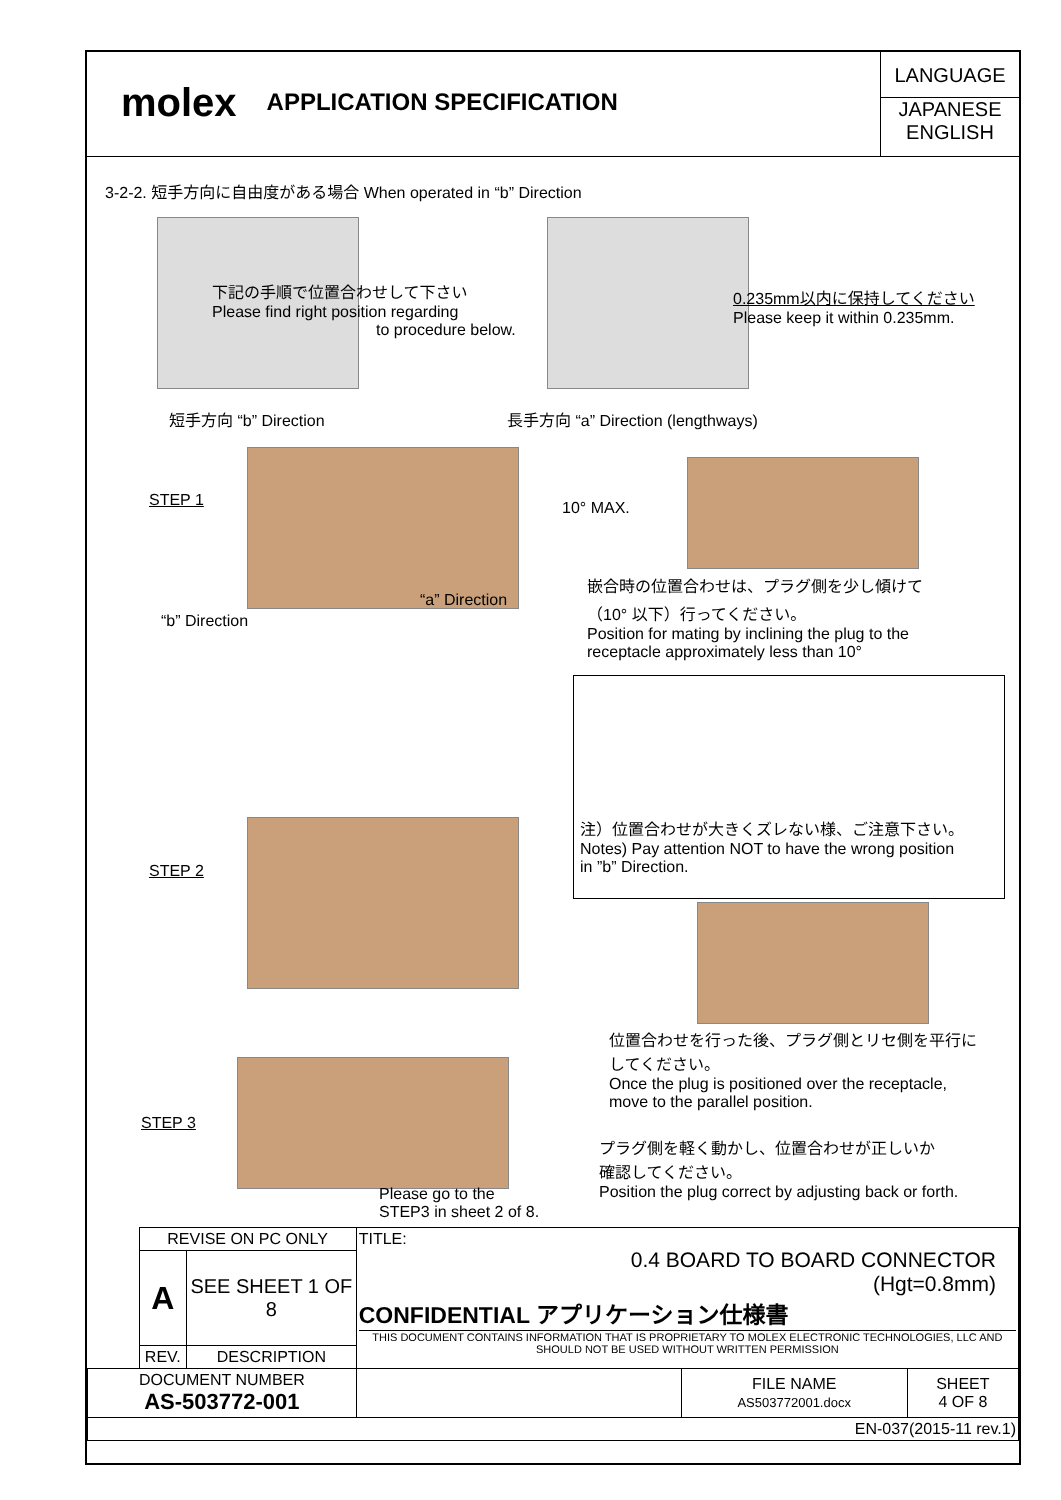molex
APPLICATION SPECIFICATION
LANGUAGE
JAPANESE
ENGLISH
3-2-2. 短手方向に自由度がある場合 When operated in “b” Direction
下記の手順で位置合わせして下さい
Please find right position regarding
to procedure below.
0.235mm以内に保持してください
Please keep it within 0.235mm.
短手方向 “b” Direction
長手方向 “a” Direction (lengthways)
STEP 1 10° MAX.
“a” Direction
“b” Direction
嵌合時の位置合わせは、プラグ側を少し傾けて
（10° 以下）行ってください。
Position for mating by inclining the plug to the
receptacle approximately less than 10°
注）位置合わせが大きくズレない様、ご注意下さい。
Notes) Pay attention NOT to have the wrong position
in ”b” Direction.
STEP 2
位置合わせを行った後、プラグ側とリセ側を平行に
してください。
Once the plug is positioned over the receptacle,
move to the parallel position.
STEP 3
プラグ側を軽く動かし、位置合わせが正しいか
確認してください。
Position the plug correct by adjusting back or forth.
Please go to the
STEP3 in sheet 2 of 8.
| | REVISE ON PC ONLY | | TITLE: 0.4 BOARD TO BOARD CONNECTOR (Hgt=0.8mm) CONFIDENTIAL アプリケーション仕様書 THIS DOCUMENT CONTAINS INFORMATION THAT IS PROPRIETARY TO MOLEX ELECTRONIC TECHNOLOGIES, LLC AND SHOULD NOT BE USED WITHOUT WRITTEN PERMISSION | | |
| | A | SEE SHEET 1 OF 8 | | | |
| | REV. | DESCRIPTION | | | |
| DOCUMENT NUMBER AS-503772-001 | | | | FILE NAME AS503772001.docx | SHEET 4 OF 8 |
| EN-037(2015-11 rev.1) | | | | | |